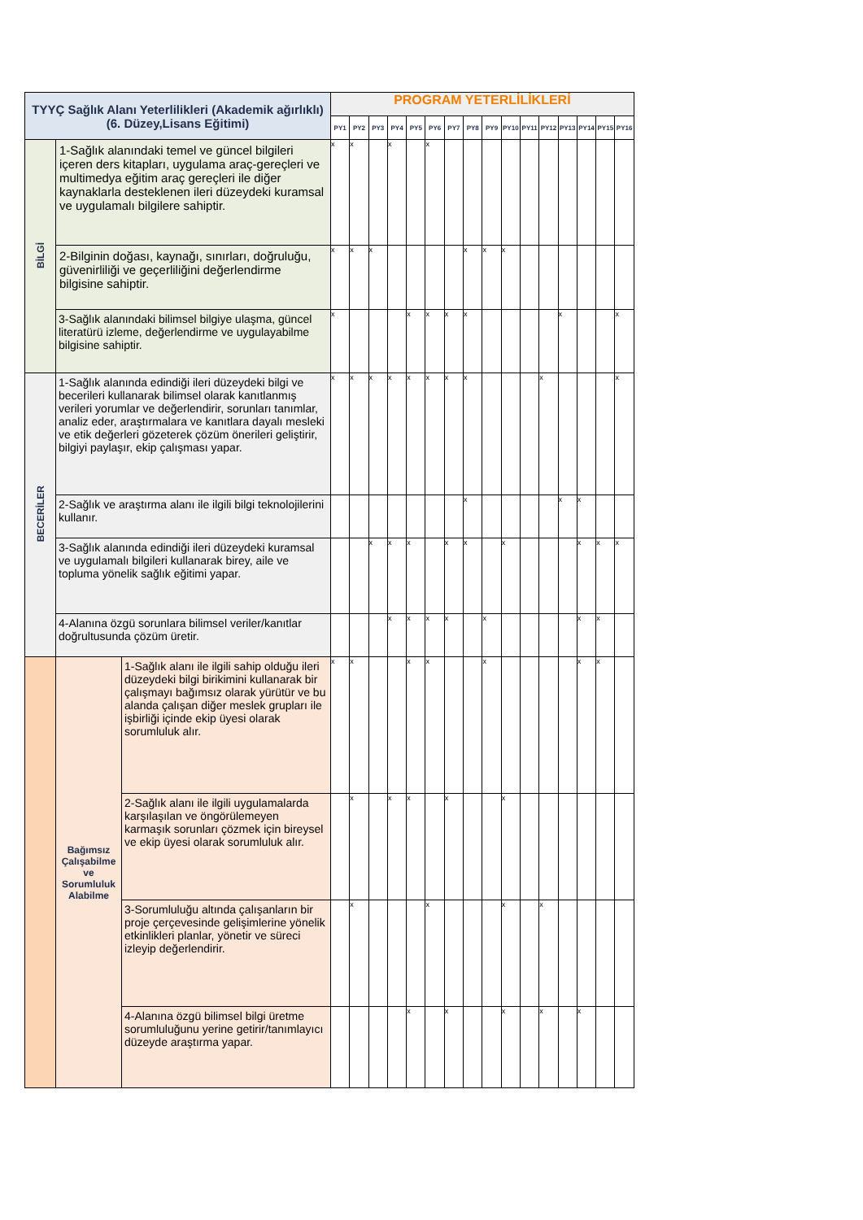| TYYÇ Sağlık Alanı Yeterlilikleri (Akademik ağırlıklı) (6. Düzey,Lisans Eğitimi) | | | PROGRAM YETERLİLİKLERİ | | | | | | | | | | | | | | | |
| --- | --- | --- | --- | --- | --- | --- | --- | --- | --- | --- | --- | --- | --- | --- | --- | --- | --- | --- |
| | | | PY1 | PY2 | PY3 | PY4 | PY5 | PY6 | PY7 | PY8 | PY9 | PY10 | PY11 | PY12 | PY13 | PY14 | PY15 | PY16 |
| BİLGİ | 1-Sağlık alanındaki temel ve güncel bilgileri içeren ders kitapları, uygulama araç-gereçleri ve multimedya eğitim araç gereçleri ile diğer kaynaklarla desteklenen ileri düzeydeki kuramsal ve uygulamalı bilgilere sahiptir. | | x | x | | x | | x | | | | | | | | | | |
| | 2-Bilginin doğası, kaynağı, sınırları, doğruluğu, güvenirliliği ve geçerliliğini değerlendirme bilgisine sahiptir. | | x | x | x | | | | | x | x | x | | | | | | |
| | 3-Sağlık alanındaki bilimsel bilgiye ulaşma, güncel literatürü izleme, değerlendirme ve uygulayabilme bilgisine sahiptir. | | x | | | | x | x | x | x | | | | | x | | | x |
| BECERİLER | 1-Sağlık alanında edindiği ileri düzeydeki bilgi ve becerileri kullanarak bilimsel olarak kanıtlanmış verileri yorumlar ve değerlendirir, sorunları tanımlar, analiz eder, araştırmalara ve kanıtlara dayalı mesleki ve etik değerleri gözeterek çözüm önerileri geliştirir, bilgiyi paylaşır, ekip çalışması yapar. | | x | x | x | x | x | x | x | x | | | | x | | | | x |
| | 2-Sağlık ve araştırma alanı ile ilgili bilgi teknolojilerini kullanır. | | | | | | | | | x | | | | | x | x | | |
| | 3-Sağlık alanında edindiği ileri düzeydeki kuramsal ve uygulamalı bilgileri kullanarak birey, aile ve topluma yönelik sağlık eğitimi yapar. | | | | x | x | x | | x | x | | x | | | | x | x | x |
| | 4-Alanına özgü sorunlara bilimsel veriler/kanıtlar doğrultusunda çözüm üretir. | | | | | x | x | x | x | | x | | | | | x | x | |
| | Bağımsız Çalışabilme ve Sorumluluk Alabilme | 1-Sağlık alanı ile ilgili sahip olduğu ileri düzeydeki bilgi birikimini kullanarak bir çalışmayı bağımsız olarak yürütür ve bu alanda çalışan diğer meslek grupları ile işbirliği içinde ekip üyesi olarak sorumluluk alır. | x | x | | | x | x | | | x | | | | | x | x | |
| | | 2-Sağlık alanı ile ilgili uygulamalarda karşılaşılan ve öngörülemeyen karmaşık sorunları çözmek için bireysel ve ekip üyesi olarak sorumluluk alır. | | x | | x | x | | x | | | x | | | | | | |
| | | 3-Sorumluluğu altında çalışanların bir proje çerçevesinde gelişimlerine yönelik etkinlikleri planlar, yönetir ve süreci izleyip değerlendirir. | | x | | | | x | | | | x | | x | | | | |
| | | 4-Alanına özgü bilimsel bilgi üretme sorumluluğunu yerine getirir/tanımlayıcı düzeyde araştırma yapar. | | | | | x | | x | | | x | | x | | x | | |